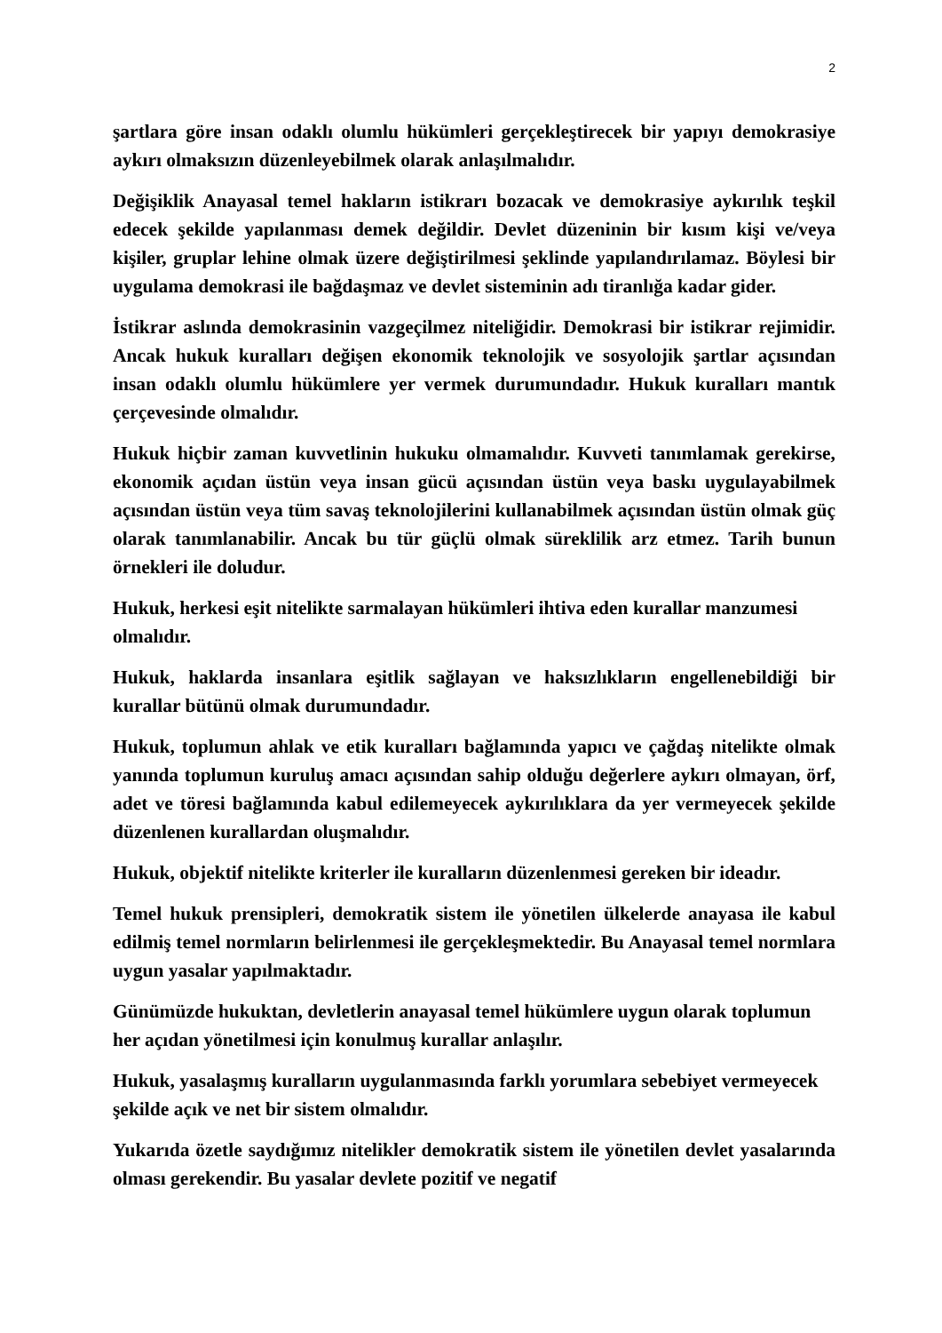2
şartlara göre insan odaklı olumlu hükümleri gerçekleştirecek bir yapıyı demokrasiye aykırı olmaksızın düzenleyebilmek olarak anlaşılmalıdır.
Değişiklik Anayasal temel hakların istikrarı bozacak ve demokrasiye aykırılık teşkil edecek şekilde yapılanması demek değildir. Devlet düzeninin bir kısım kişi ve/veya kişiler, gruplar lehine olmak üzere değiştirilmesi şeklinde yapılandırılamaz. Böylesi bir uygulama demokrasi ile bağdaşmaz ve devlet sisteminin adı tiranlığa kadar gider.
İstikrar aslında demokrasinin vazgeçilmez niteliğidir. Demokrasi bir istikrar rejimidir. Ancak hukuk kuralları değişen ekonomik teknolojik ve sosyolojik şartlar açısından insan odaklı olumlu hükümlere yer vermek durumundadır. Hukuk kuralları mantık çerçevesinde olmalıdır.
Hukuk hiçbir zaman kuvvetlinin hukuku olmamalıdır. Kuvveti tanımlamak gerekirse, ekonomik açıdan üstün veya insan gücü açısından üstün veya baskı uygulayabilmek açısından üstün veya tüm savaş teknolojilerini kullanabilmek açısından üstün olmak güç olarak tanımlanabilir. Ancak bu tür güçlü olmak süreklilik arz etmez. Tarih bunun örnekleri ile doludur.
Hukuk, herkesi eşit nitelikte sarmalayan hükümleri ihtiva eden kurallar manzumesi olmalıdır.
Hukuk, haklarda insanlara eşitlik sağlayan ve haksızlıkların engellenebildiği bir kurallar bütünü olmak durumundadır.
Hukuk, toplumun ahlak ve etik kuralları bağlamında yapıcı ve çağdaş nitelikte olmak yanında toplumun kuruluş amacı açısından sahip olduğu değerlere aykırı olmayan, örf, adet ve töresi bağlamında kabul edilemeyecek aykırılıklara da yer vermeyecek şekilde düzenlenen kurallardan oluşmalıdır.
Hukuk, objektif nitelikte kriterler ile kuralların düzenlenmesi gereken bir ideadır.
Temel hukuk prensipleri, demokratik sistem ile yönetilen ülkelerde anayasa ile kabul edilmiş temel normların belirlenmesi ile gerçekleşmektedir. Bu Anayasal temel normlara uygun yasalar yapılmaktadır.
Günümüzde hukuktan, devletlerin anayasal temel hükümlere uygun olarak toplumun her açıdan yönetilmesi için konulmuş kurallar anlaşılır.
Hukuk, yasalaşmış kuralların uygulanmasında farklı yorumlara sebebiyet vermeyecek şekilde açık ve net bir sistem olmalıdır.
Yukarıda özetle saydığımız nitelikler demokratik sistem ile yönetilen devlet yasalarında olması gerekendir. Bu yasalar devlete pozitif ve negatif